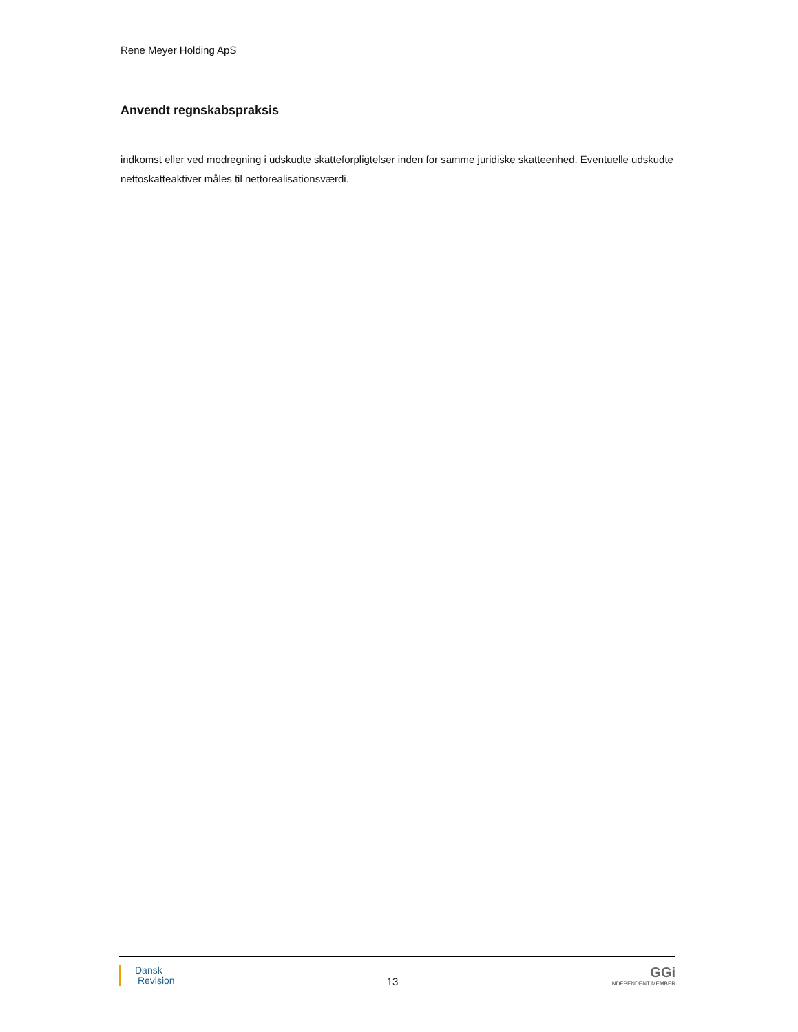Rene Meyer Holding ApS
Anvendt regnskabspraksis
indkomst eller ved modregning i udskudte skatteforpligtelser inden for samme juridiske skatteenhed. Eventuelle udskudte nettoskatteaktiver måles til nettorealisationsværdi.
Dansk
Revision
13
GGi
INDEPENDENT MEMBER